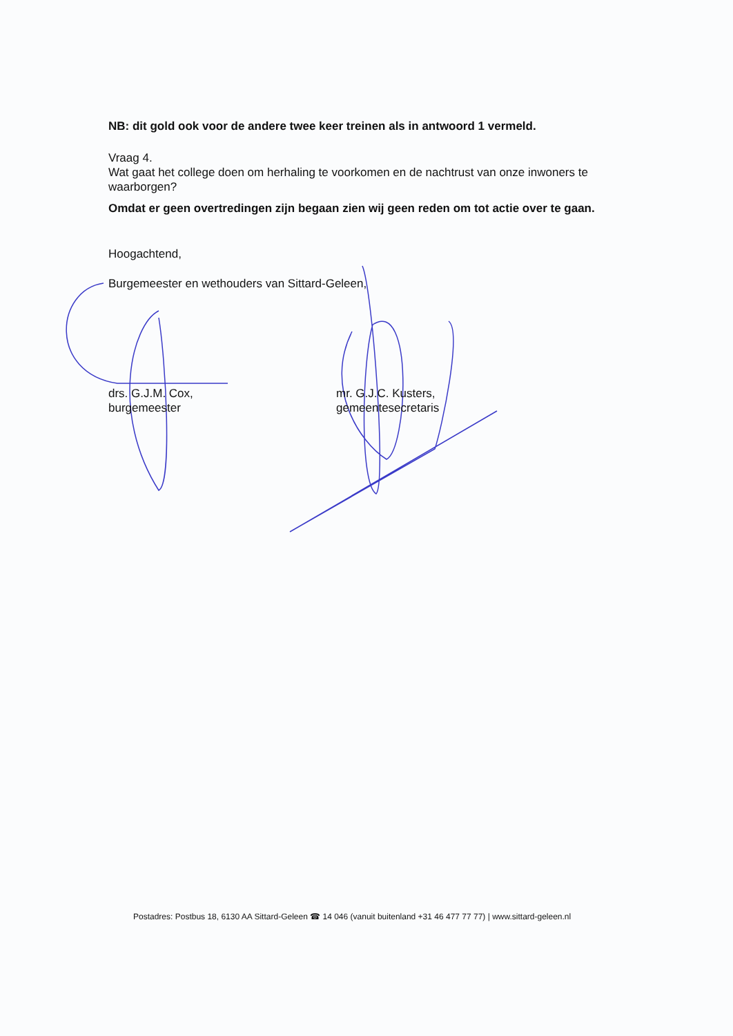NB: dit gold ook voor de andere twee keer treinen als in antwoord 1 vermeld.
Vraag 4.
Wat gaat het college doen om herhaling te voorkomen en de nachtrust van onze inwoners te waarborgen?
Omdat er geen overtredingen zijn begaan zien wij geen reden om tot actie over te gaan.
Hoogachtend,
Burgemeester en wethouders van Sittard-Geleen,
drs. G.J.M. Cox,
burgemeester
mr. G.J.C. Kusters,
gemeentesecretaris
Postadres: Postbus 18, 6130 AA Sittard-Geleen ☎ 14 046 (vanuit buitenland +31 46 477 77 77) | www.sittard-geleen.nl